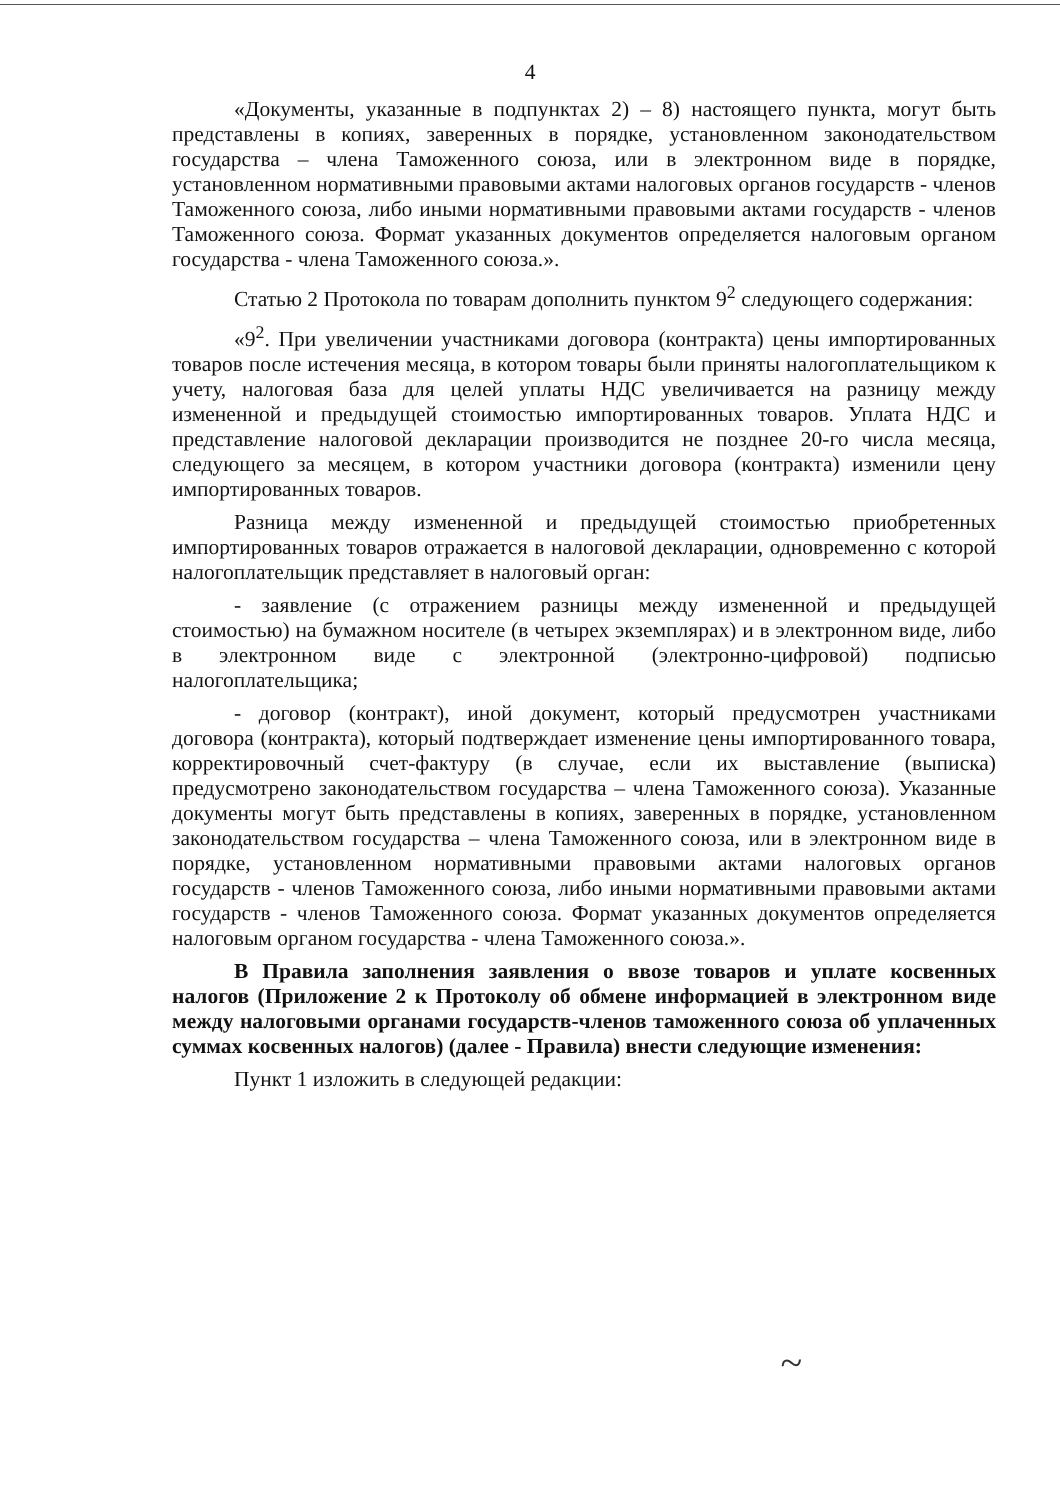4
«Документы, указанные в подпунктах 2) – 8) настоящего пункта, могут быть представлены в копиях, заверенных в порядке, установленном законодательством государства – члена Таможенного союза, или в электронном виде в порядке, установленном нормативными правовыми актами налоговых органов государств - членов Таможенного союза, либо иными нормативными правовыми актами государств - членов Таможенного союза. Формат указанных документов определяется налоговым органом государства - члена Таможенного союза.».
Статью 2 Протокола по товарам дополнить пунктом 9<sup>2</sup> следующего содержания:
«9<sup>2</sup>. При увеличении участниками договора (контракта) цены импортированных товаров после истечения месяца, в котором товары были приняты налогоплательщиком к учету, налоговая база для целей уплаты НДС увеличивается на разницу между измененной и предыдущей стоимостью импортированных товаров. Уплата НДС и представление налоговой декларации производится не позднее 20-го числа месяца, следующего за месяцем, в котором участники договора (контракта) изменили цену импортированных товаров.
Разница между измененной и предыдущей стоимостью приобретенных импортированных товаров отражается в налоговой декларации, одновременно с которой налогоплательщик представляет в налоговый орган:
- заявление (с отражением разницы между измененной и предыдущей стоимостью) на бумажном носителе (в четырех экземплярах) и в электронном виде, либо в электронном виде с электронной (электронно-цифровой) подписью налогоплательщика;
- договор (контракт), иной документ, который предусмотрен участниками договора (контракта), который подтверждает изменение цены импортированного товара, корректировочный счет-фактуру (в случае, если их выставление (выписка) предусмотрено законодательством государства – члена Таможенного союза). Указанные документы могут быть представлены в копиях, заверенных в порядке, установленном законодательством государства – члена Таможенного союза, или в электронном виде в порядке, установленном нормативными правовыми актами налоговых органов государств - членов Таможенного союза, либо иными нормативными правовыми актами государств - членов Таможенного союза. Формат указанных документов определяется налоговым органом государства - члена Таможенного союза.».
В Правила заполнения заявления о ввозе товаров и уплате косвенных налогов (Приложение 2 к Протоколу об обмене информацией в электронном виде между налоговыми органами государств-членов таможенного союза об уплаченных суммах косвенных налогов) (далее - Правила) внести следующие изменения:
Пункт 1 изложить в следующей редакции:
~